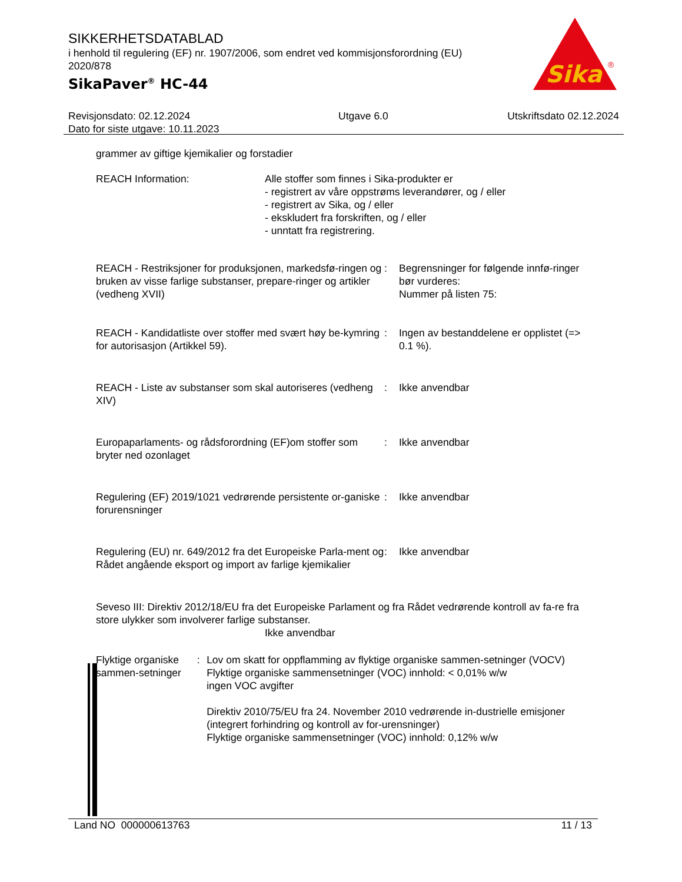SIKKERHETSDATABLAD
i henhold til regulering (EF) nr. 1907/2006, som endret ved kommisjonsforordning (EU) 2020/878
SikaPaver<sup>®</sup> HC-44
Sika
®
Revisjonsdato: 02.12.2024
Dato for siste utgave: 10.11.2023
Utgave 6.0 Utskriftsdato 02.12.2024
grammer av giftige kjemikalier og forstadier
REACH Information: Alle stoffer som finnes i Sika-produkter er
- registrert av våre oppstrøms leverandører, og / eller
- registrert av Sika, og / eller
- ekskludert fra forskriften, og / eller
- unntatt fra registrering.
REACH - Restriksjoner for produksjonen, markedsfø-ringen og bruken av visse farlige substanser, prepare-ringer og artikler (vedheng XVII)
: Begrensninger for følgende innfø-ringer bør vurderes:
Nummer på listen 75:
REACH - Kandidatliste over stoffer med svært høy be-kymring for autorisasjon (Artikkel 59).
: Ingen av bestanddelene er opplistet (=> 0.1 %).
REACH - Liste av substanser som skal autoriseres (vedheng XIV)
: Ikke anvendbar
Europaparlaments- og rådsforordning (EF)om stoffer som bryter ned ozonlaget
: Ikke anvendbar
Regulering (EF) 2019/1021 vedrørende persistente or-ganiske forurensninger
: Ikke anvendbar
Regulering (EU) nr. 649/2012 fra det Europeiske Parla-ment og Rådet angående eksport og import av farlige kjemikalier
: Ikke anvendbar
Seveso III: Direktiv 2012/18/EU fra det Europeiske Parlament og fra Rådet vedrørende kontroll av fa-re fra store ulykker som involverer farlige substanser.
Ikke anvendbar
Flyktige organiske sammen-setninger
: Lov om skatt for oppflamming av flyktige organiske sammen-setninger (VOCV)
Flyktige organiske sammensetninger (VOC) innhold: < 0,01% w/w
ingen VOC avgifter
Direktiv 2010/75/EU fra 24. November 2010 vedrørende in-dustrielle emisjoner (integrert forhindring og kontroll av for-urensninger)
Flyktige organiske sammensetninger (VOC) innhold: 0,12% w/w
Land NO 000000613763 11 / 13